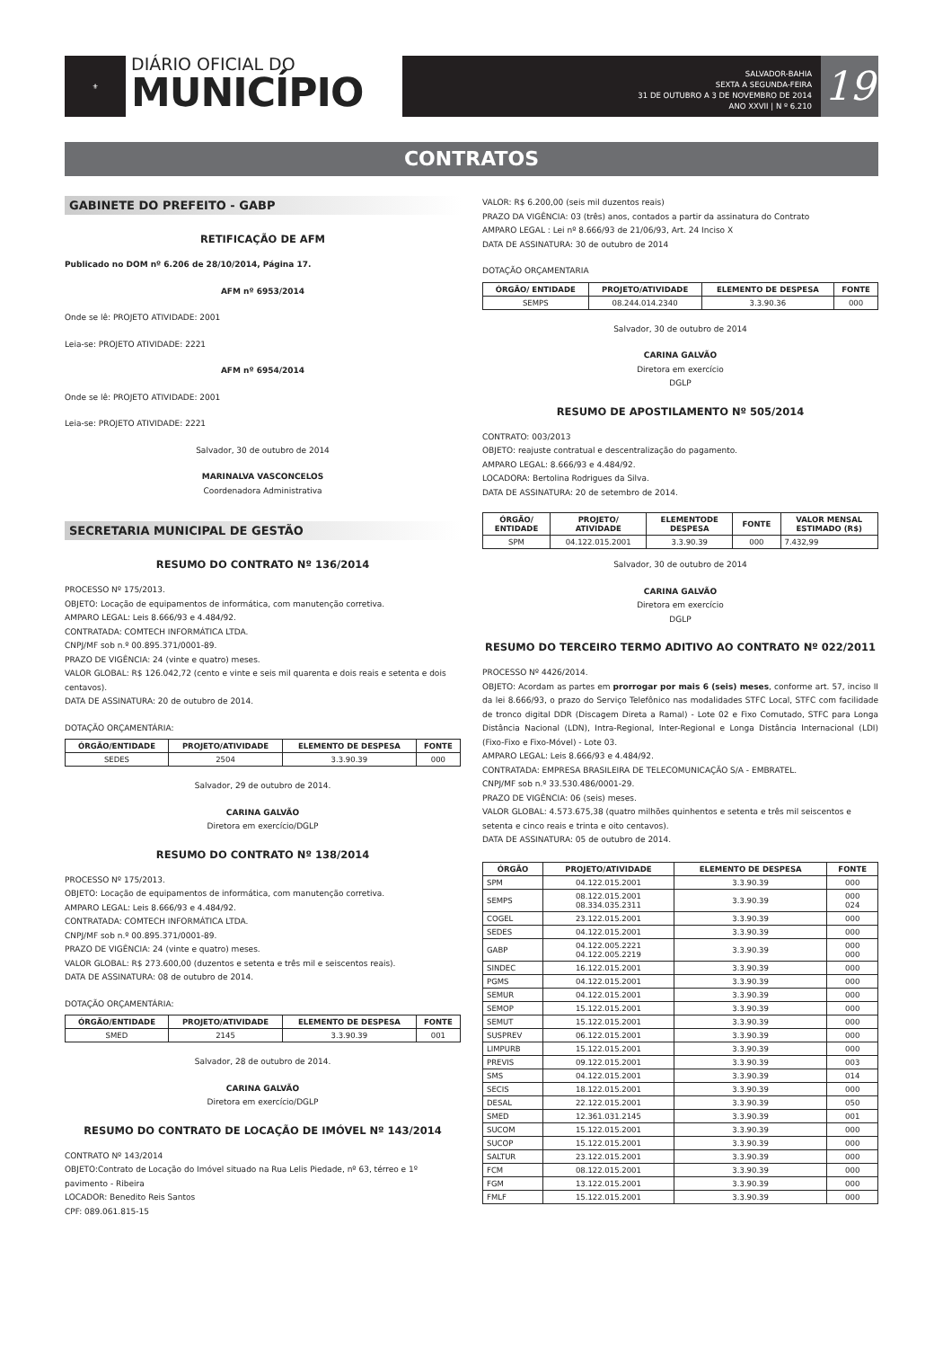⚜
DIÁRIO OFICIAL DO
MUNICÍPIO
SALVADOR-BAHIA
SEXTA A SEGUNDA-FEIRA
31 DE OUTUBRO A 3 DE NOVEMBRO DE 2014
ANO XXVII | N º 6.210
19
CONTRATOS
GABINETE DO PREFEITO - GABP
RETIFICAÇÃO DE AFM
Publicado no DOM nº 6.206 de 28/10/2014, Página 17.
AFM nº 6953/2014
Onde se lê: PROJETO ATIVIDADE: 2001
Leia-se: PROJETO ATIVIDADE: 2221
AFM nº 6954/2014
Onde se lê: PROJETO ATIVIDADE: 2001
Leia-se: PROJETO ATIVIDADE: 2221
Salvador, 30 de outubro de 2014
MARINALVA VASCONCELOS
Coordenadora Administrativa
SECRETARIA MUNICIPAL DE GESTÃO
RESUMO DO CONTRATO Nº 136/2014
PROCESSO Nº 175/2013.
OBJETO: Locação de equipamentos de informática, com manutenção corretiva.
AMPARO LEGAL: Leis 8.666/93 e 4.484/92.
CONTRATADA: COMTECH INFORMÁTICA LTDA.
CNPJ/MF sob n.º 00.895.371/0001-89.
PRAZO DE VIGÊNCIA: 24 (vinte e quatro) meses.
VALOR GLOBAL: R$ 126.042,72 (cento e vinte e seis mil quarenta e dois reais e setenta e dois centavos).
DATA DE ASSINATURA: 20 de outubro de 2014.
DOTAÇÃO ORÇAMENTÁRIA:
| ÓRGÃO/ENTIDADE | PROJETO/ATIVIDADE | ELEMENTO DE DESPESA | FONTE |
| --- | --- | --- | --- |
| SEDES | 2504 | 3.3.90.39 | 000 |
Salvador, 29 de outubro de 2014.
CARINA GALVÃO
Diretora em exercício/DGLP
RESUMO DO CONTRATO Nº 138/2014
PROCESSO Nº 175/2013.
OBJETO: Locação de equipamentos de informática, com manutenção corretiva.
AMPARO LEGAL: Leis 8.666/93 e 4.484/92.
CONTRATADA: COMTECH INFORMÁTICA LTDA.
CNPJ/MF sob n.º 00.895.371/0001-89.
PRAZO DE VIGÊNCIA: 24 (vinte e quatro) meses.
VALOR GLOBAL: R$ 273.600,00 (duzentos e setenta e três mil e seiscentos reais).
DATA DE ASSINATURA: 08 de outubro de 2014.
DOTAÇÃO ORÇAMENTÁRIA:
| ÓRGÃO/ENTIDADE | PROJETO/ATIVIDADE | ELEMENTO DE DESPESA | FONTE |
| --- | --- | --- | --- |
| SMED | 2145 | 3.3.90.39 | 001 |
Salvador, 28 de outubro de 2014.
CARINA GALVÃO
Diretora em exercício/DGLP
RESUMO DO CONTRATO DE LOCAÇÃO DE IMÓVEL Nº 143/2014
CONTRATO Nº 143/2014
OBJETO:Contrato de Locação do Imóvel situado na Rua Lelis Piedade, nº 63, térreo e 1º pavimento - Ribeira
LOCADOR: Benedito Reis Santos
CPF: 089.061.815-15
VALOR: R$ 6.200,00 (seis mil duzentos reais)
PRAZO DA VIGÊNCIA: 03 (três) anos, contados a partir da assinatura do Contrato
AMPARO LEGAL : Lei nº 8.666/93 de 21/06/93, Art. 24 Inciso X
DATA DE ASSINATURA: 30 de outubro de 2014
DOTAÇÃO ORÇAMENTARIA
| ÓRGÃO/ ENTIDADE | PROJETO/ATIVIDADE | ELEMENTO DE DESPESA | FONTE |
| --- | --- | --- | --- |
| SEMPS | 08.244.014.2340 | 3.3.90.36 | 000 |
Salvador, 30 de outubro de 2014
CARINA GALVÃO
Diretora em exercício
DGLP
RESUMO DE APOSTILAMENTO Nº 505/2014
CONTRATO: 003/2013
OBJETO: reajuste contratual e descentralização do pagamento.
AMPARO LEGAL: 8.666/93 e 4.484/92.
LOCADORA: Bertolina Rodrigues da Silva.
DATA DE ASSINATURA: 20 de setembro de 2014.
| ÓRGÃO/ ENTIDADE | PROJETO/ ATIVIDADE | ELEMENTODE DESPESA | FONTE | VALOR MENSAL ESTIMADO (R$) |
| --- | --- | --- | --- | --- |
| SPM | 04.122.015.2001 | 3.3.90.39 | 000 | 7.432,99 |
Salvador, 30 de outubro de 2014
CARINA GALVÃO
Diretora em exercício
DGLP
RESUMO DO TERCEIRO TERMO ADITIVO AO CONTRATO Nº 022/2011
PROCESSO Nº 4426/2014.
OBJETO: Acordam as partes em prorrogar por mais 6 (seis) meses, conforme art. 57, inciso II da lei 8.666/93, o prazo do Serviço Telefônico nas modalidades STFC Local, STFC com facilidade de tronco digital DDR (Discagem Direta a Ramal) - Lote 02 e Fixo Comutado, STFC para Longa Distância Nacional (LDN), Intra-Regional, Inter-Regional e Longa Distância Internacional (LDI) (Fixo-Fixo e Fixo-Móvel) - Lote 03.
AMPARO LEGAL: Leis 8.666/93 e 4.484/92.
CONTRATADA: EMPRESA BRASILEIRA DE TELECOMUNICAÇÃO S/A - EMBRATEL.
CNPJ/MF sob n.º 33.530.486/0001-29.
PRAZO DE VIGÊNCIA: 06 (seis) meses.
VALOR GLOBAL: 4.573.675,38 (quatro milhões quinhentos e setenta e três mil seiscentos e setenta e cinco reais e trinta e oito centavos).
DATA DE ASSINATURA: 05 de outubro de 2014.
| ÓRGÃO | PROJETO/ATIVIDADE | ELEMENTO DE DESPESA | FONTE |
| --- | --- | --- | --- |
| SPM | 04.122.015.2001 | 3.3.90.39 | 000 |
| SEMPS | 08.122.015.2001 08.334.035.2311 | 3.3.90.39 | 000 024 |
| COGEL | 23.122.015.2001 | 3.3.90.39 | 000 |
| SEDES | 04.122.015.2001 | 3.3.90.39 | 000 |
| GABP | 04.122.005.2221 04.122.005.2219 | 3.3.90.39 | 000 000 |
| SINDEC | 16.122.015.2001 | 3.3.90.39 | 000 |
| PGMS | 04.122.015.2001 | 3.3.90.39 | 000 |
| SEMUR | 04.122.015.2001 | 3.3.90.39 | 000 |
| SEMOP | 15.122.015.2001 | 3.3.90.39 | 000 |
| SEMUT | 15.122.015.2001 | 3.3.90.39 | 000 |
| SUSPREV | 06.122.015.2001 | 3.3.90.39 | 000 |
| LIMPURB | 15.122.015.2001 | 3.3.90.39 | 000 |
| PREVIS | 09.122.015.2001 | 3.3.90.39 | 003 |
| SMS | 04.122.015.2001 | 3.3.90.39 | 014 |
| SECIS | 18.122.015.2001 | 3.3.90.39 | 000 |
| DESAL | 22.122.015.2001 | 3.3.90.39 | 050 |
| SMED | 12.361.031.2145 | 3.3.90.39 | 001 |
| SUCOM | 15.122.015.2001 | 3.3.90.39 | 000 |
| SUCOP | 15.122.015.2001 | 3.3.90.39 | 000 |
| SALTUR | 23.122.015.2001 | 3.3.90.39 | 000 |
| FCM | 08.122.015.2001 | 3.3.90.39 | 000 |
| FGM | 13.122.015.2001 | 3.3.90.39 | 000 |
| FMLF | 15.122.015.2001 | 3.3.90.39 | 000 |